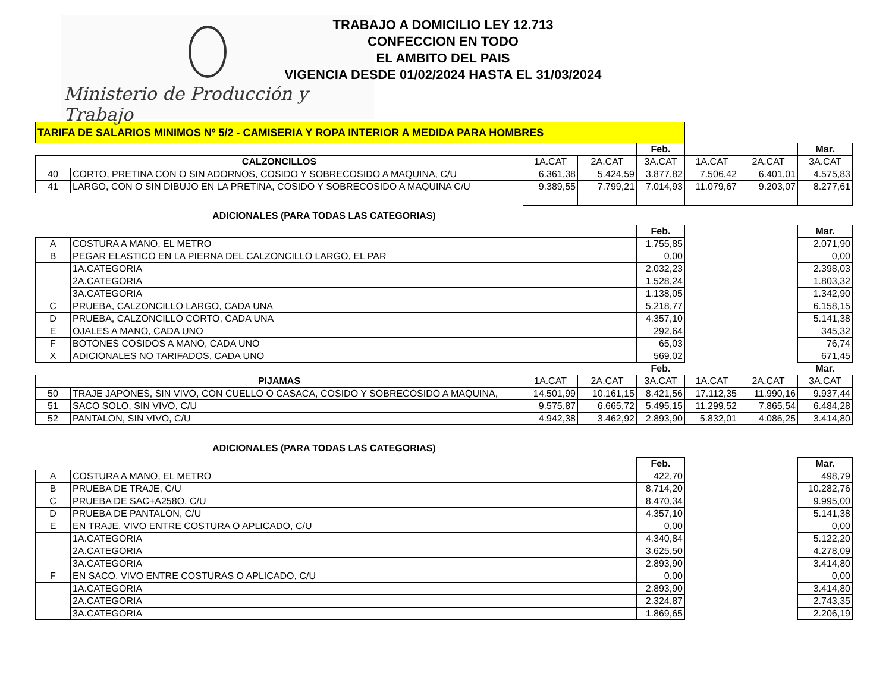Ministerio de Producción y Trabajo
TRABAJO A DOMICILIO LEY 12.713
CONFECCION EN TODO
EL AMBITO DEL PAIS
VIGENCIA DESDE 01/02/2024 HASTA EL 31/03/2024
| TARIFA DE SALARIOS MINIMOS Nº 5/2 - CAMISERIA Y ROPA INTERIOR A MEDIDA PARA HOMBRES | | | | | | | |
| | | | | Feb. | | | Mar. |
| CALZONCILLOS | | 1A.CAT | 2A.CAT | 3A.CAT | 1A.CAT | 2A.CAT | 3A.CAT |
| 40 | CORTO, PRETINA CON O SIN ADORNOS, COSIDO Y SOBRECOSIDO A MAQUINA, C/U | 6.361,38 | 5.424,59 | 3.877,82 | 7.506,42 | 6.401,01 | 4.575,83 |
| 41 | LARGO, CON O SIN DIBUJO EN LA PRETINA, COSIDO Y SOBRECOSIDO A MAQUINA C/U | 9.389,55 | 7.799,21 | 7.014,93 | 11.079,67 | 9.203,07 | 8.277,61 |
ADICIONALES (PARA TODAS LAS CATEGORIAS)
| | | Feb. | | Mar. |
| A | COSTURA A MANO, EL METRO | 1.755,85 | | 2.071,90 |
| B | PEGAR ELASTICO EN LA PIERNA DEL CALZONCILLO LARGO, EL PAR | 0,00 | | 0,00 |
| | 1A.CATEGORIA | 2.032,23 | | 2.398,03 |
| | 2A.CATEGORIA | 1.528,24 | | 1.803,32 |
| | 3A.CATEGORIA | 1.138,05 | | 1.342,90 |
| C | PRUEBA, CALZONCILLO LARGO, CADA UNA | 5.218,77 | | 6.158,15 |
| D | PRUEBA, CALZONCILLO CORTO, CADA UNA | 4.357,10 | | 5.141,38 |
| E | OJALES A MANO, CADA UNO | 292,64 | | 345,32 |
| F | BOTONES COSIDOS A MANO, CADA UNO | 65,03 | | 76,74 |
| X | ADICIONALES NO TARIFADOS, CADA UNO | 569,02 | | 671,45 |
| | | | | Feb. | | | Mar. |
| PIJAMAS | | 1A.CAT | 2A.CAT | 3A.CAT | 1A.CAT | 2A.CAT | 3A.CAT |
| 50 | TRAJE JAPONES, SIN VIVO, CON CUELLO O CASACA, COSIDO Y SOBRECOSIDO A MAQUINA, | 14.501,99 | 10.161,15 | 8.421,56 | 17.112,35 | 11.990,16 | 9.937,44 |
| 51 | SACO SOLO, SIN VIVO, C/U | 9.575,87 | 6.665,72 | 5.495,15 | 11.299,52 | 7.865,54 | 6.484,28 |
| 52 | PANTALON, SIN VIVO, C/U | 4.942,38 | 3.462,92 | 2.893,90 | 5.832,01 | 4.086,25 | 3.414,80 |
ADICIONALES (PARA TODAS LAS CATEGORIAS)
| | | Feb. | | Mar. |
| A | COSTURA A MANO, EL METRO | 422,70 | | 498,79 |
| B | PRUEBA DE TRAJE, C/U | 8.714,20 | | 10.282,76 |
| C | PRUEBA DE SAC+A258O, C/U | 8.470,34 | | 9.995,00 |
| D | PRUEBA DE PANTALON, C/U | 4.357,10 | | 5.141,38 |
| E | EN TRAJE, VIVO ENTRE COSTURA O APLICADO, C/U | 0,00 | | 0,00 |
| | 1A.CATEGORIA | 4.340,84 | | 5.122,20 |
| | 2A.CATEGORIA | 3.625,50 | | 4.278,09 |
| | 3A.CATEGORIA | 2.893,90 | | 3.414,80 |
| F | EN SACO, VIVO ENTRE COSTURAS O APLICADO, C/U | 0,00 | | 0,00 |
| | 1A.CATEGORIA | 2.893,90 | | 3.414,80 |
| | 2A.CATEGORIA | 2.324,87 | | 2.743,35 |
| | 3A.CATEGORIA | 1.869,65 | | 2.206,19 |